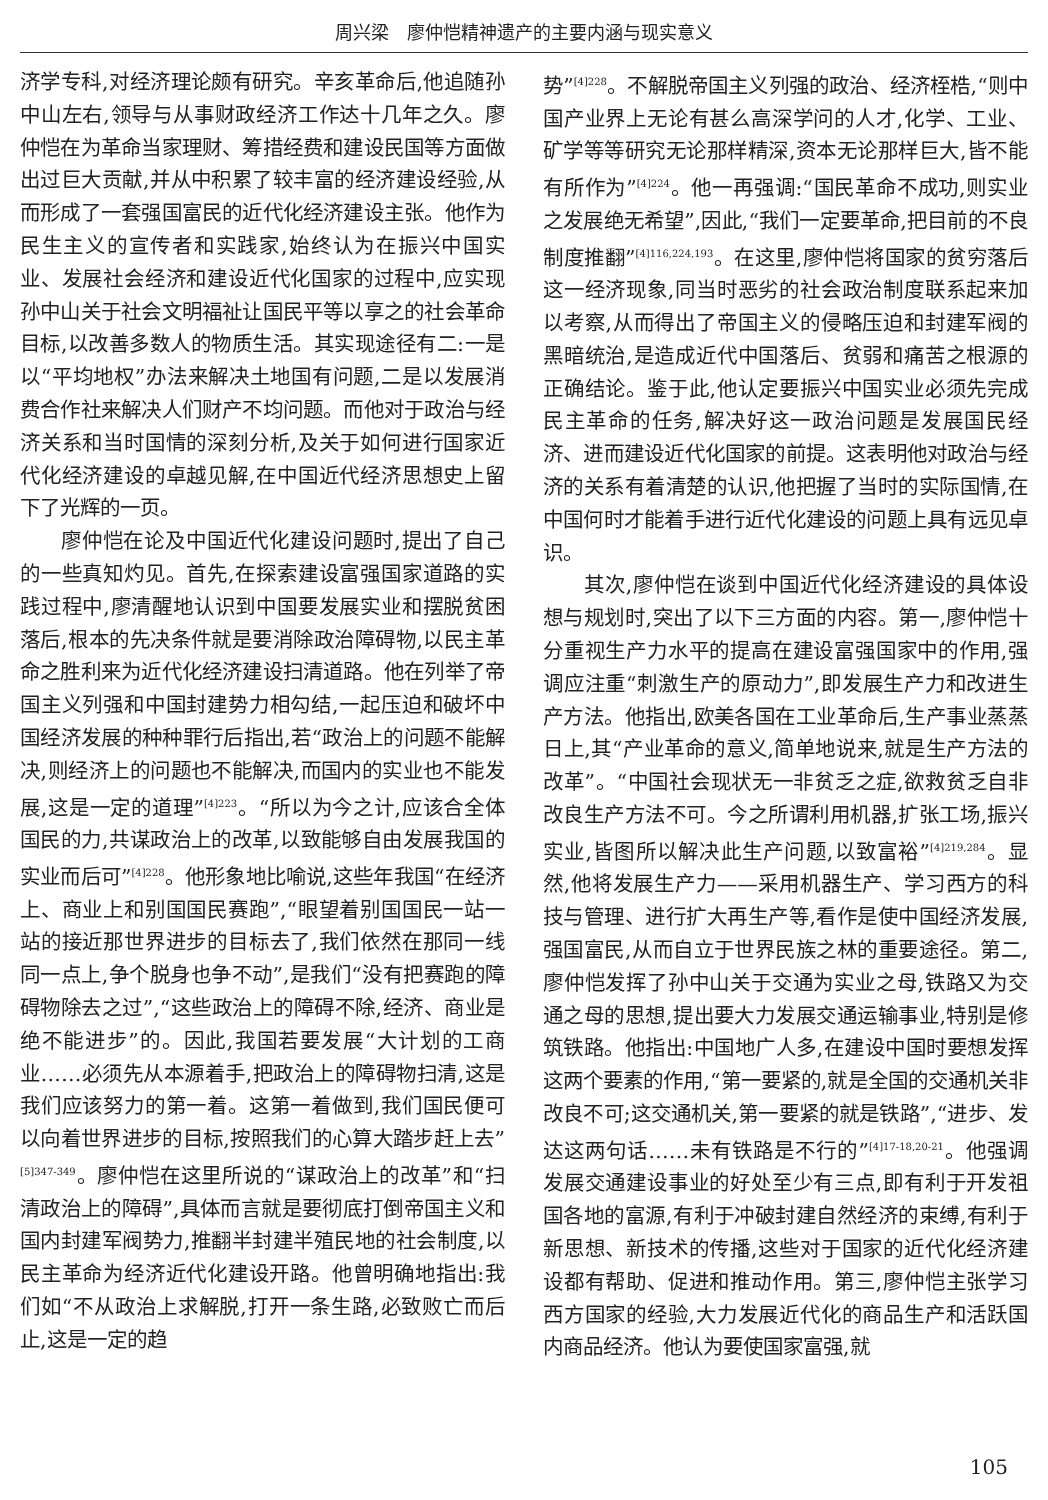周兴梁　廖仲恺精神遗产的主要内涵与现实意义
济学专科,对经济理论颇有研究。辛亥革命后,他追随孙中山左右,领导与从事财政经济工作达十几年之久。廖仲恺在为革命当家理财、筹措经费和建设民国等方面做出过巨大贡献,并从中积累了较丰富的经济建设经验,从而形成了一套强国富民的近代化经济建设主张。他作为民生主义的宣传者和实践家,始终认为在振兴中国实业、发展社会经济和建设近代化国家的过程中,应实现孙中山关于社会文明福祉让国民平等以享之的社会革命目标,以改善多数人的物质生活。其实现途径有二:一是以“平均地权”办法来解决土地国有问题,二是以发展消费合作社来解决人们财产不均问题。而他对于政治与经济关系和当时国情的深刻分析,及关于如何进行国家近代化经济建设的卓越见解,在中国近代经济思想史上留下了光辉的一页。
廖仲恺在论及中国近代化建设问题时,提出了自己的一些真知灼见。首先,在探索建设富强国家道路的实践过程中,廖清醒地认识到中国要发展实业和摆脱贫困落后,根本的先决条件就是要消除政治障碍物,以民主革命之胜利来为近代化经济建设扫清道路。他在列举了帝国主义列强和中国封建势力相勾结,一起压迫和破坏中国经济发展的种种罪行后指出,若“政治上的问题不能解决,则经济上的问题也不能解决,而国内的实业也不能发展,这是一定的道理”<sup>[4]223</sup>。“所以为今之计,应该合全体国民的力,共谋政治上的改革,以致能够自由发展我国的实业而后可”<sup>[4]228</sup>。他形象地比喻说,这些年我国“在经济上、商业上和别国国民赛跑”,“眼望着别国国民一站一站的接近那世界进步的目标去了,我们依然在那同一线同一点上,争个脱身也争不动”,是我们“没有把赛跑的障碍物除去之过”,“这些政治上的障碍不除,经济、商业是绝不能进步”的。因此,我国若要发展“大计划的工商业……必须先从本源着手,把政治上的障碍物扫清,这是我们应该努力的第一着。这第一着做到,我们国民便可以向着世界进步的目标,按照我们的心算大踏步赶上去”<sup>[5]347-349</sup>。廖仲恺在这里所说的“谋政治上的改革”和“扫清政治上的障碍”,具体而言就是要彻底打倒帝国主义和国内封建军阀势力,推翻半封建半殖民地的社会制度,以民主革命为经济近代化建设开路。他曾明确地指出:我们如“不从政治上求解脱,打开一条生路,必致败亡而后止,这是一定的趋
势”<sup>[4]228</sup>。不解脱帝国主义列强的政治、经济桎梏,“则中国产业界上无论有甚么高深学问的人才,化学、工业、矿学等等研究无论那样精深,资本无论那样巨大,皆不能有所作为”<sup>[4]224</sup>。他一再强调:“国民革命不成功,则实业之发展绝无希望”,因此,“我们一定要革命,把目前的不良制度推翻”<sup>[4]116,224,193</sup>。在这里,廖仲恺将国家的贫穷落后这一经济现象,同当时恶劣的社会政治制度联系起来加以考察,从而得出了帝国主义的侵略压迫和封建军阀的黑暗统治,是造成近代中国落后、贫弱和痛苦之根源的正确结论。鉴于此,他认定要振兴中国实业必须先完成民主革命的任务,解决好这一政治问题是发展国民经济、进而建设近代化国家的前提。这表明他对政治与经济的关系有着清楚的认识,他把握了当时的实际国情,在中国何时才能着手进行近代化建设的问题上具有远见卓识。
其次,廖仲恺在谈到中国近代化经济建设的具体设想与规划时,突出了以下三方面的内容。第一,廖仲恺十分重视生产力水平的提高在建设富强国家中的作用,强调应注重“刺激生产的原动力”,即发展生产力和改进生产方法。他指出,欧美各国在工业革命后,生产事业蒸蒸日上,其“产业革命的意义,简单地说来,就是生产方法的改革”。“中国社会现状无一非贫乏之症,欲救贫乏自非改良生产方法不可。今之所谓利用机器,扩张工场,振兴实业,皆图所以解决此生产问题,以致富裕”<sup>[4]219,284</sup>。显然,他将发展生产力——采用机器生产、学习西方的科技与管理、进行扩大再生产等,看作是使中国经济发展,强国富民,从而自立于世界民族之林的重要途径。第二,廖仲恺发挥了孙中山关于交通为实业之母,铁路又为交通之母的思想,提出要大力发展交通运输事业,特别是修筑铁路。他指出:中国地广人多,在建设中国时要想发挥这两个要素的作用,“第一要紧的,就是全国的交通机关非改良不可;这交通机关,第一要紧的就是铁路”,“进步、发达这两句话……未有铁路是不行的”<sup>[4]17-18,20-21</sup>。他强调发展交通建设事业的好处至少有三点,即有利于开发祖国各地的富源,有利于冲破封建自然经济的束缚,有利于新思想、新技术的传播,这些对于国家的近代化经济建设都有帮助、促进和推动作用。第三,廖仲恺主张学习西方国家的经验,大力发展近代化的商品生产和活跃国内商品经济。他认为要使国家富强,就
105